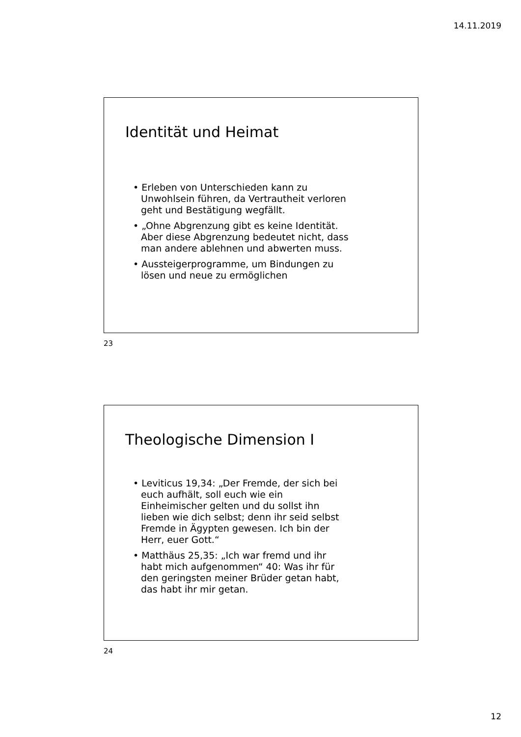14.11.2019
Identität und Heimat
• Erleben von Unterschieden kann zu Unwohlsein führen, da Vertrautheit verloren geht und Bestätigung wegfällt.
• „Ohne Abgrenzung gibt es keine Identität. Aber diese Abgrenzung bedeutet nicht, dass man andere ablehnen und abwerten muss.
• Aussteigerprogramme, um Bindungen zu lösen und neue zu ermöglichen
23
Theologische Dimension I
• Leviticus 19,34: „Der Fremde, der sich bei euch aufhält, soll euch wie ein Einheimischer gelten und du sollst ihn lieben wie dich selbst; denn ihr seid selbst Fremde in Ägypten gewesen. Ich bin der Herr, euer Gott.“
• Matthäus 25,35: „Ich war fremd und ihr habt mich aufgenommen“ 40: Was ihr für den geringsten meiner Brüder getan habt, das habt ihr mir getan.
24
12